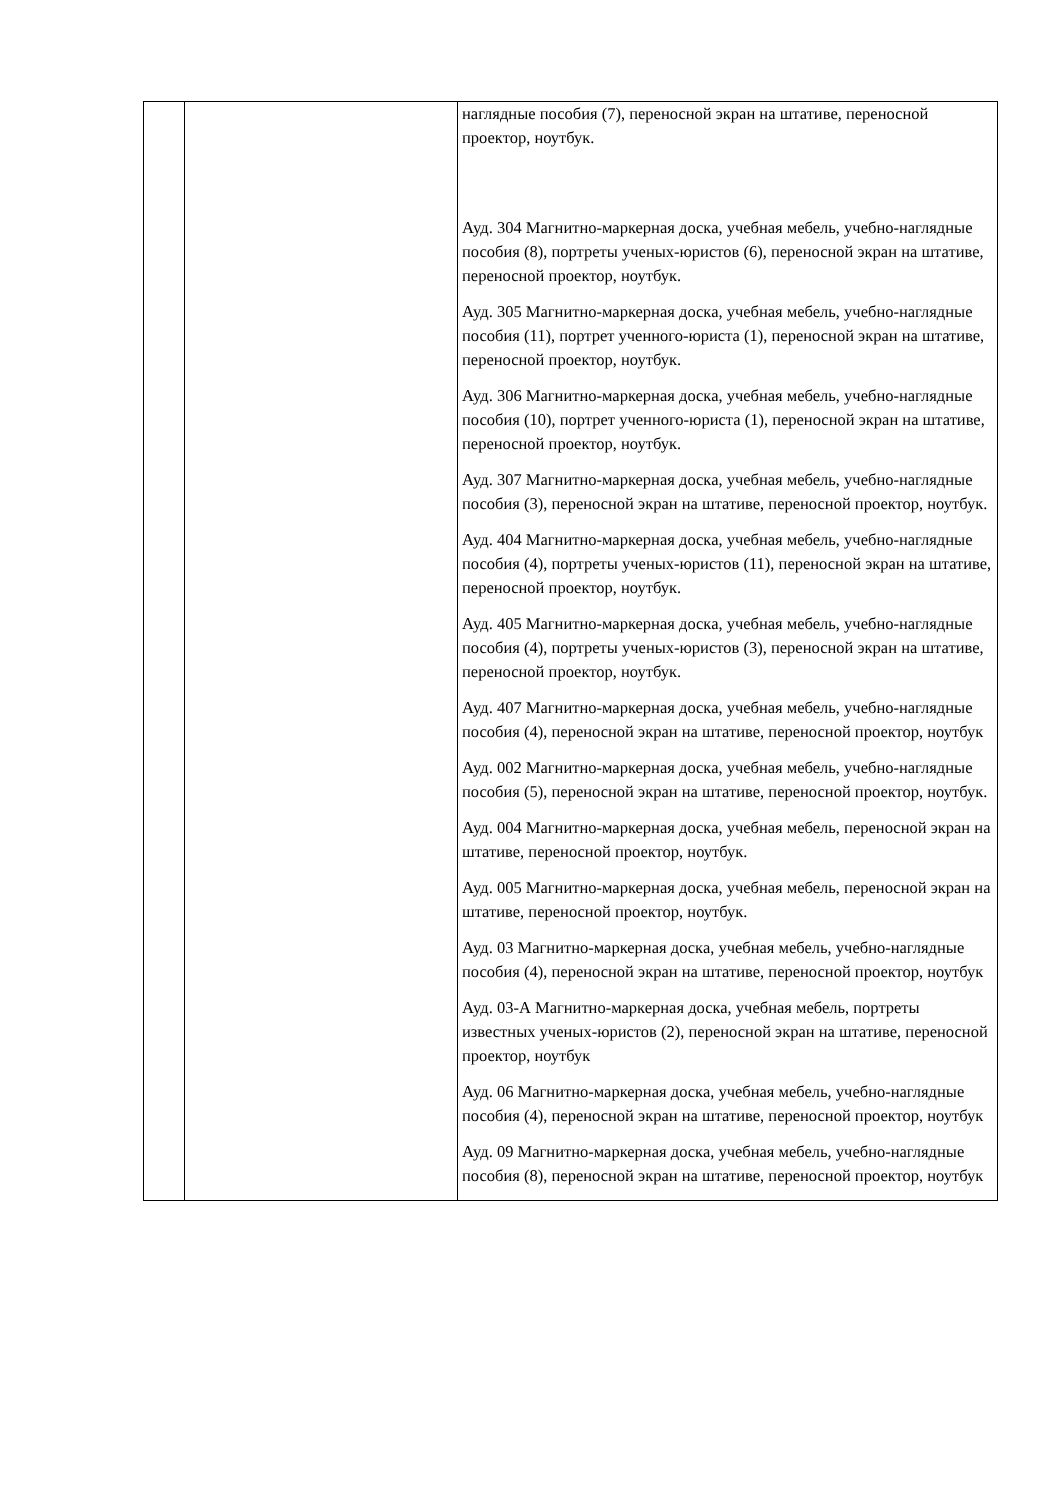| | | наглядные пособия (7), переносной экран на штативе, переносной проектор, ноутбук. Ауд. 304 Магнитно-маркерная доска, учебная мебель, учебно-наглядные пособия (8), портреты ученых-юристов (6), переносной экран на штативе, переносной проектор, ноутбук. Ауд. 305 Магнитно-маркерная доска, учебная мебель, учебно-наглядные пособия (11), портрет ученного-юриста (1), переносной экран на штативе, переносной проектор, ноутбук. Ауд. 306 Магнитно-маркерная доска, учебная мебель, учебно-наглядные пособия (10), портрет ученного-юриста (1), переносной экран на штативе, переносной проектор, ноутбук. Ауд. 307 Магнитно-маркерная доска, учебная мебель, учебно-наглядные пособия (3), переносной экран на штативе, переносной проектор, ноутбук. Ауд. 404 Магнитно-маркерная доска, учебная мебель, учебно-наглядные пособия (4), портреты ученых-юристов (11), переносной экран на штативе, переносной проектор, ноутбук. Ауд. 405 Магнитно-маркерная доска, учебная мебель, учебно-наглядные пособия (4), портреты ученых-юристов (3), переносной экран на штативе, переносной проектор, ноутбук. Ауд. 407 Магнитно-маркерная доска, учебная мебель, учебно-наглядные пособия (4), переносной экран на штативе, переносной проектор, ноутбук Ауд. 002 Магнитно-маркерная доска, учебная мебель, учебно-наглядные пособия (5), переносной экран на штативе, переносной проектор, ноутбук. Ауд. 004 Магнитно-маркерная доска, учебная мебель, переносной экран на штативе, переносной проектор, ноутбук. Ауд. 005 Магнитно-маркерная доска, учебная мебель, переносной экран на штативе, переносной проектор, ноутбук. Ауд. 03 Магнитно-маркерная доска, учебная мебель, учебно-наглядные пособия (4), переносной экран на штативе, переносной проектор, ноутбук Ауд. 03-А Магнитно-маркерная доска, учебная мебель, портреты известных ученых-юристов (2), переносной экран на штативе, переносной проектор, ноутбук Ауд. 06 Магнитно-маркерная доска, учебная мебель, учебно-наглядные пособия (4), переносной экран на штативе, переносной проектор, ноутбук Ауд. 09 Магнитно-маркерная доска, учебная мебель, учебно-наглядные пособия (8), переносной экран на штативе, переносной проектор, ноутбук |